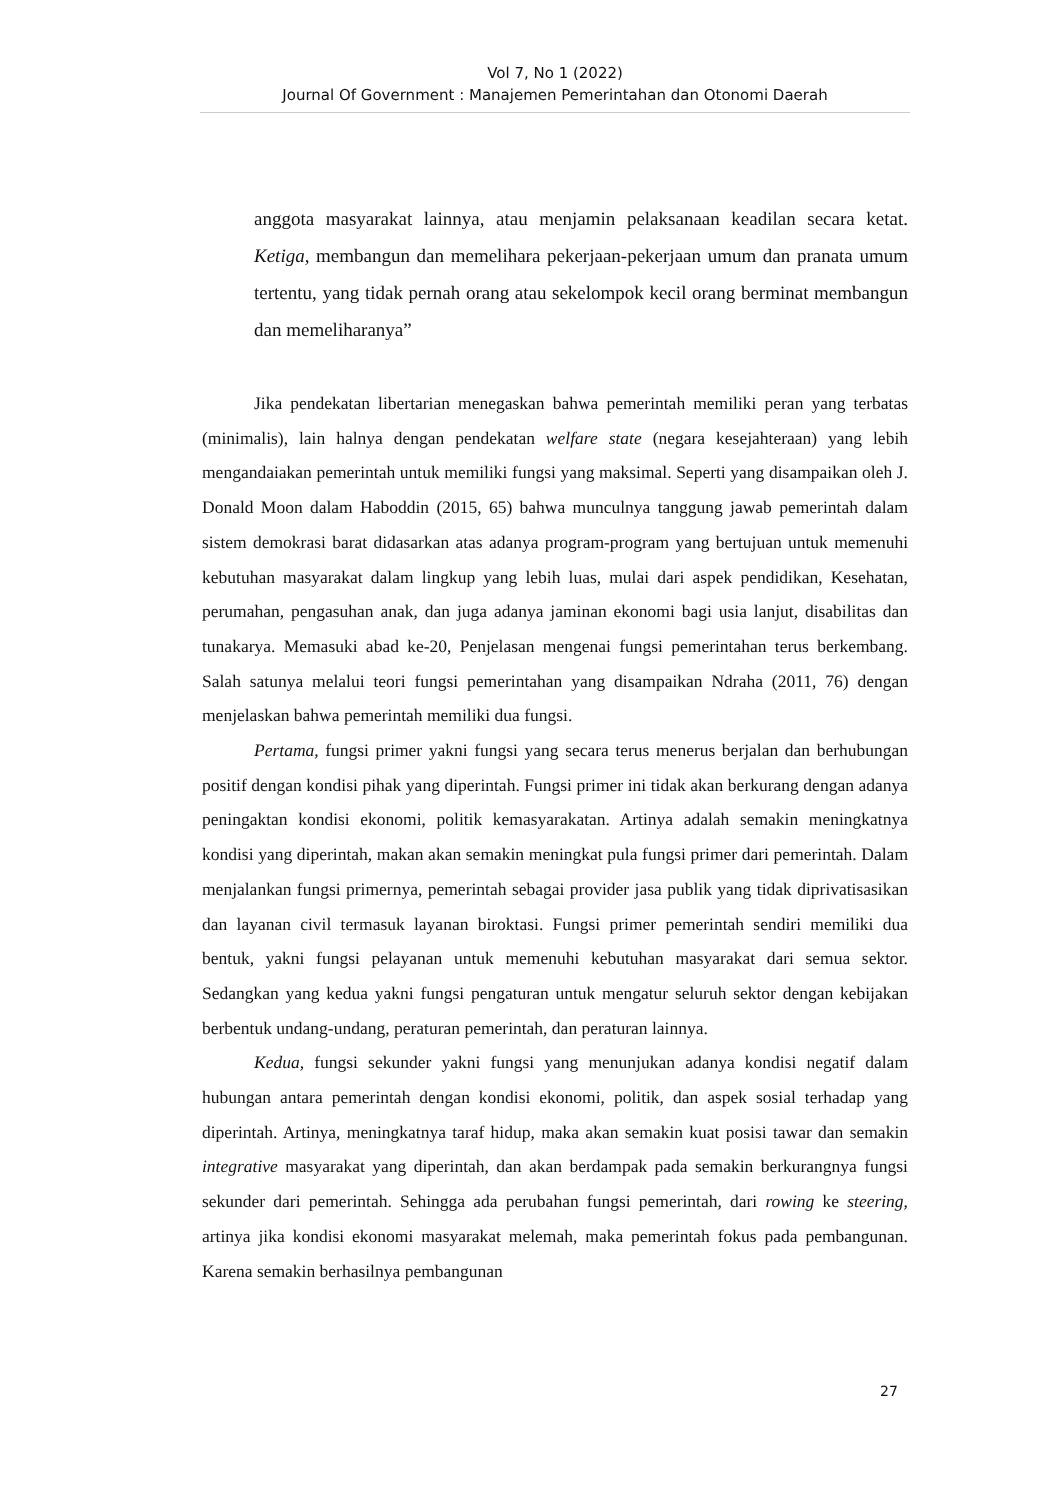Vol 7, No 1 (2022)
Journal Of Government : Manajemen Pemerintahan dan Otonomi Daerah
anggota masyarakat lainnya, atau menjamin pelaksanaan keadilan secara ketat. Ketiga, membangun dan memelihara pekerjaan-pekerjaan umum dan pranata umum tertentu, yang tidak pernah orang atau sekelompok kecil orang berminat membangun dan memeliharanya”
Jika pendekatan libertarian menegaskan bahwa pemerintah memiliki peran yang terbatas (minimalis), lain halnya dengan pendekatan welfare state (negara kesejahteraan) yang lebih mengandaiakan pemerintah untuk memiliki fungsi yang maksimal. Seperti yang disampaikan oleh J. Donald Moon dalam Haboddin (2015, 65) bahwa munculnya tanggung jawab pemerintah dalam sistem demokrasi barat didasarkan atas adanya program-program yang bertujuan untuk memenuhi kebutuhan masyarakat dalam lingkup yang lebih luas, mulai dari aspek pendidikan, Kesehatan, perumahan, pengasuhan anak, dan juga adanya jaminan ekonomi bagi usia lanjut, disabilitas dan tunakarya. Memasuki abad ke-20, Penjelasan mengenai fungsi pemerintahan terus berkembang. Salah satunya melalui teori fungsi pemerintahan yang disampaikan Ndraha (2011, 76) dengan menjelaskan bahwa pemerintah memiliki dua fungsi.
Pertama, fungsi primer yakni fungsi yang secara terus menerus berjalan dan berhubungan positif dengan kondisi pihak yang diperintah. Fungsi primer ini tidak akan berkurang dengan adanya peningaktan kondisi ekonomi, politik kemasyarakatan. Artinya adalah semakin meningkatnya kondisi yang diperintah, makan akan semakin meningkat pula fungsi primer dari pemerintah. Dalam menjalankan fungsi primernya, pemerintah sebagai provider jasa publik yang tidak diprivatisasikan dan layanan civil termasuk layanan biroktasi. Fungsi primer pemerintah sendiri memiliki dua bentuk, yakni fungsi pelayanan untuk memenuhi kebutuhan masyarakat dari semua sektor. Sedangkan yang kedua yakni fungsi pengaturan untuk mengatur seluruh sektor dengan kebijakan berbentuk undang-undang, peraturan pemerintah, dan peraturan lainnya.
Kedua, fungsi sekunder yakni fungsi yang menunjukan adanya kondisi negatif dalam hubungan antara pemerintah dengan kondisi ekonomi, politik, dan aspek sosial terhadap yang diperintah. Artinya, meningkatnya taraf hidup, maka akan semakin kuat posisi tawar dan semakin integrative masyarakat yang diperintah, dan akan berdampak pada semakin berkurangnya fungsi sekunder dari pemerintah. Sehingga ada perubahan fungsi pemerintah, dari rowing ke steering, artinya jika kondisi ekonomi masyarakat melemah, maka pemerintah fokus pada pembangunan. Karena semakin berhasilnya pembangunan
27